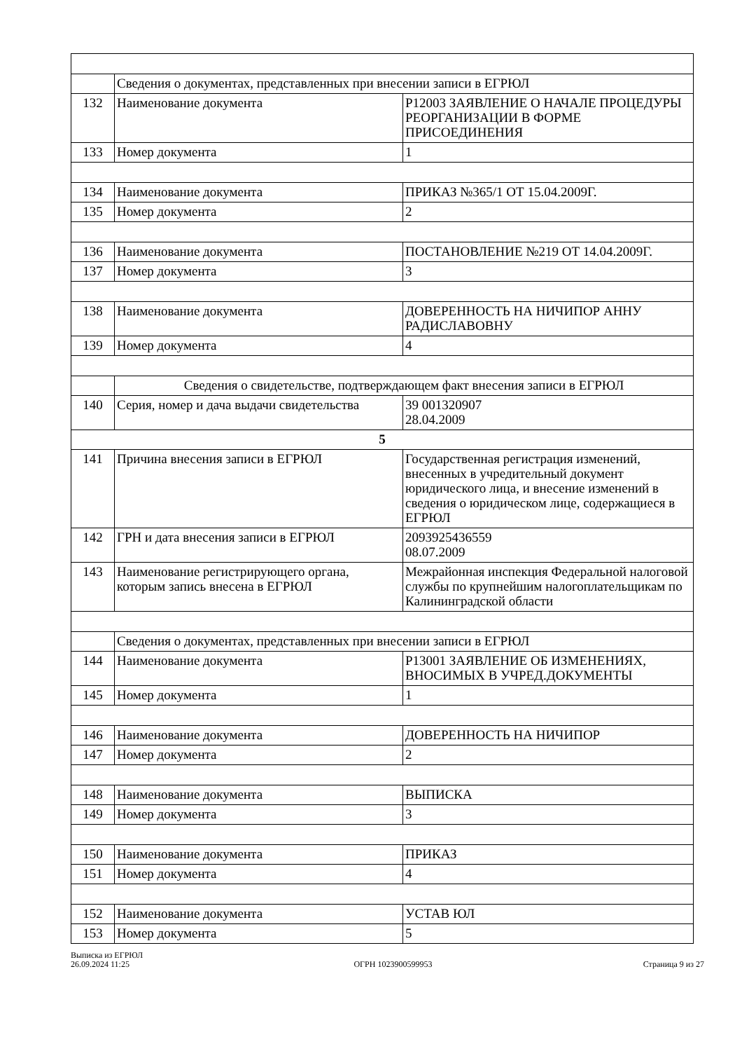| | Сведения о документах, представленных при внесении записи в ЕГРЮЛ | |
| 132 | Наименование документа | Р12003 ЗАЯВЛЕНИЕ О НАЧАЛЕ ПРОЦЕДУРЫ РЕОРГАНИЗАЦИИ В ФОРМЕ ПРИСОЕДИНЕНИЯ |
| 133 | Номер документа | 1 |
| 134 | Наименование документа | ПРИКАЗ №365/1 ОТ 15.04.2009Г. |
| 135 | Номер документа | 2 |
| 136 | Наименование документа | ПОСТАНОВЛЕНИЕ №219 ОТ 14.04.2009Г. |
| 137 | Номер документа | 3 |
| 138 | Наименование документа | ДОВЕРЕННОСТЬ НА НИЧИПОР АННУ РАДИСЛАВОВНУ |
| 139 | Номер документа | 4 |
| | Сведения о свидетельстве, подтверждающем факт внесения записи в ЕГРЮЛ | |
| 140 | Серия, номер и дача выдачи свидетельства | 39 001320907 28.04.2009 |
| 5 | | |
| 141 | Причина внесения записи в ЕГРЮЛ | Государственная регистрация изменений, внесенных в учредительный документ юридического лица, и внесение изменений в сведения о юридическом лице, содержащиеся в ЕГРЮЛ |
| 142 | ГРН и дата внесения записи в ЕГРЮЛ | 2093925436559 08.07.2009 |
| 143 | Наименование регистрирующего органа, которым запись внесена в ЕГРЮЛ | Межрайонная инспекция Федеральной налоговой службы по крупнейшим налогоплательщикам по Калининградской области |
| | Сведения о документах, представленных при внесении записи в ЕГРЮЛ | |
| 144 | Наименование документа | Р13001 ЗАЯВЛЕНИЕ ОБ ИЗМЕНЕНИЯХ, ВНОСИМЫХ В УЧРЕД.ДОКУМЕНТЫ |
| 145 | Номер документа | 1 |
| 146 | Наименование документа | ДОВЕРЕННОСТЬ НА НИЧИПОР |
| 147 | Номер документа | 2 |
| 148 | Наименование документа | ВЫПИСКА |
| 149 | Номер документа | 3 |
| 150 | Наименование документа | ПРИКАЗ |
| 151 | Номер документа | 4 |
| 152 | Наименование документа | УСТАВ ЮЛ |
| 153 | Номер документа | 5 |
Выписка из ЕГРЮЛ
26.09.2024 11:25
ОГРН 1023900599953
Страница 9 из 27